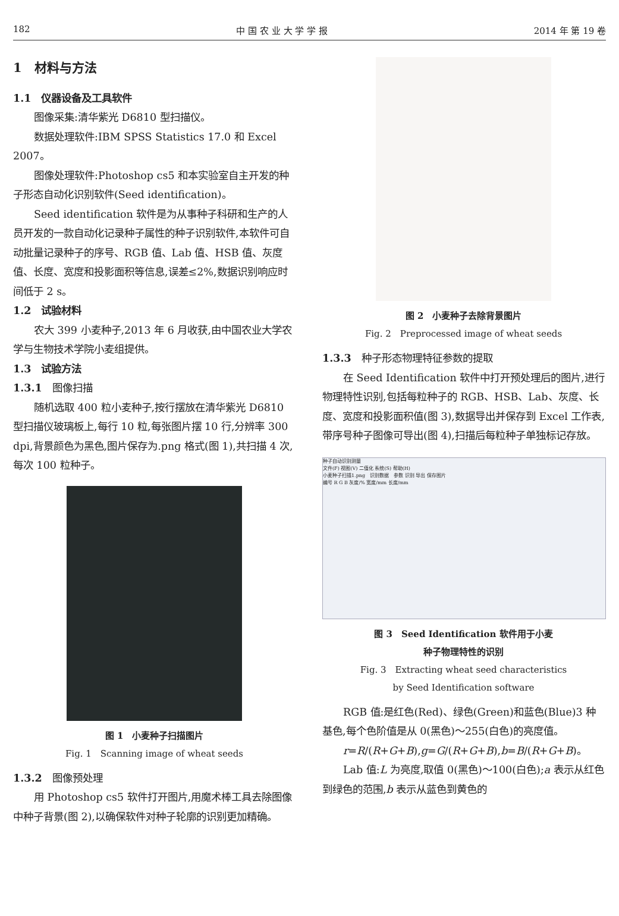182 中 国 农 业 大 学 学 报 2014 年 第 19 卷
1　材料与方法
1.1　仪器设备及工具软件
图像采集:清华紫光 D6810 型扫描仪。
数据处理软件:IBM SPSS Statistics 17.0 和 Excel 2007。
图像处理软件:Photoshop cs5 和本实验室自主开发的种子形态自动化识别软件(Seed identification)。
Seed identification 软件是为从事种子科研和生产的人员开发的一款自动化记录种子属性的种子识别软件,本软件可自动批量记录种子的序号、RGB 值、Lab 值、HSB 值、灰度值、长度、宽度和投影面积等信息,误差≤2%,数据识别响应时间低于 2 s。
1.2　试验材料
农大 399 小麦种子,2013 年 6 月收获,由中国农业大学农学与生物技术学院小麦组提供。
1.3　试验方法
1.3.1　图像扫描
随机选取 400 粒小麦种子,按行摆放在清华紫光 D6810 型扫描仪玻璃板上,每行 10 粒,每张图片摆 10 行,分辨率 300 dpi,背景颜色为黑色,图片保存为.png 格式(图 1),共扫描 4 次,每次 100 粒种子。
图 1　小麦种子扫描图片
Fig. 1　Scanning image of wheat seeds
1.3.2　图像预处理
用 Photoshop cs5 软件打开图片,用魔术棒工具去除图像中种子背景(图 2),以确保软件对种子轮廓的识别更加精确。
图 2　小麦种子去除背景图片
Fig. 2　Preprocessed image of wheat seeds
1.3.3　种子形态物理特征参数的提取
在 Seed Identification 软件中打开预处理后的图片,进行物理特性识别,包括每粒种子的 RGB、HSB、Lab、灰度、长度、宽度和投影面积值(图 3),数据导出并保存到 Excel 工作表,带序号种子图像可导出(图 4),扫描后每粒种子单独标记存放。
种子自动识别测量
文件(F) 视图(V) 二值化 系统(S) 帮助(H)
小麦种子扫描1.png　识别数据　参数 识别 导出 保存图片
编号 R G B 灰度/% 宽度/mm 长度/mm
图 3　Seed Identification 软件用于小麦
种子物理特性的识别
Fig. 3　Extracting wheat seed characteristics
by Seed Identification software
RGB 值:是红色(Red)、绿色(Green)和蓝色(Blue)3 种基色,每个色阶值是从 0(黑色)～255(白色)的亮度值。
r=R/(R+G+B),g=G/(R+G+B),b=B/(R+G+B)。
Lab 值:L 为亮度,取值 0(黑色)～100(白色);a 表示从红色到绿色的范围,b 表示从蓝色到黄色的